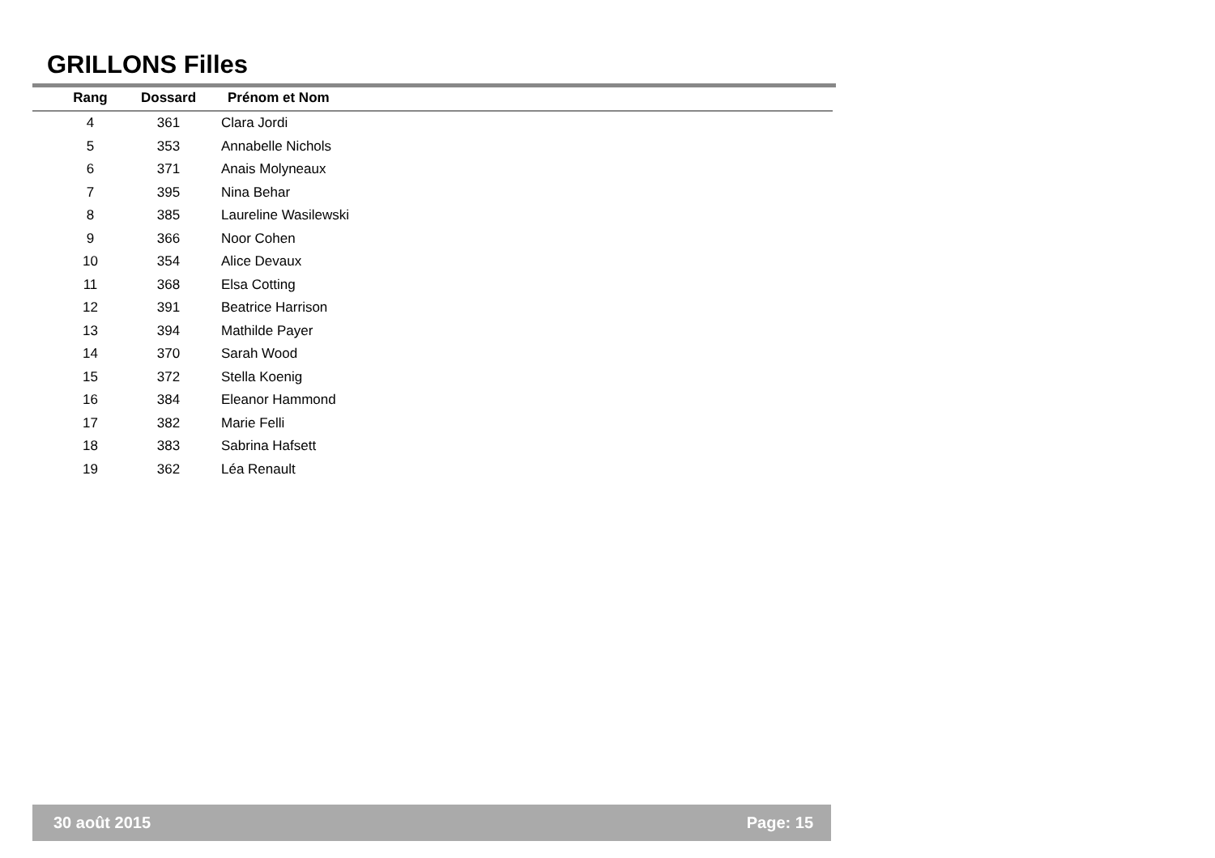GRILLONS Filles
| Rang | Dossard | Prénom et Nom |
| --- | --- | --- |
| 4 | 361 | Clara Jordi |
| 5 | 353 | Annabelle Nichols |
| 6 | 371 | Anais Molyneaux |
| 7 | 395 | Nina Behar |
| 8 | 385 | Laureline Wasilewski |
| 9 | 366 | Noor Cohen |
| 10 | 354 | Alice Devaux |
| 11 | 368 | Elsa Cotting |
| 12 | 391 | Beatrice Harrison |
| 13 | 394 | Mathilde Payer |
| 14 | 370 | Sarah Wood |
| 15 | 372 | Stella Koenig |
| 16 | 384 | Eleanor Hammond |
| 17 | 382 | Marie Felli |
| 18 | 383 | Sabrina Hafsett |
| 19 | 362 | Léa Renault |
30 août 2015 Page: 15